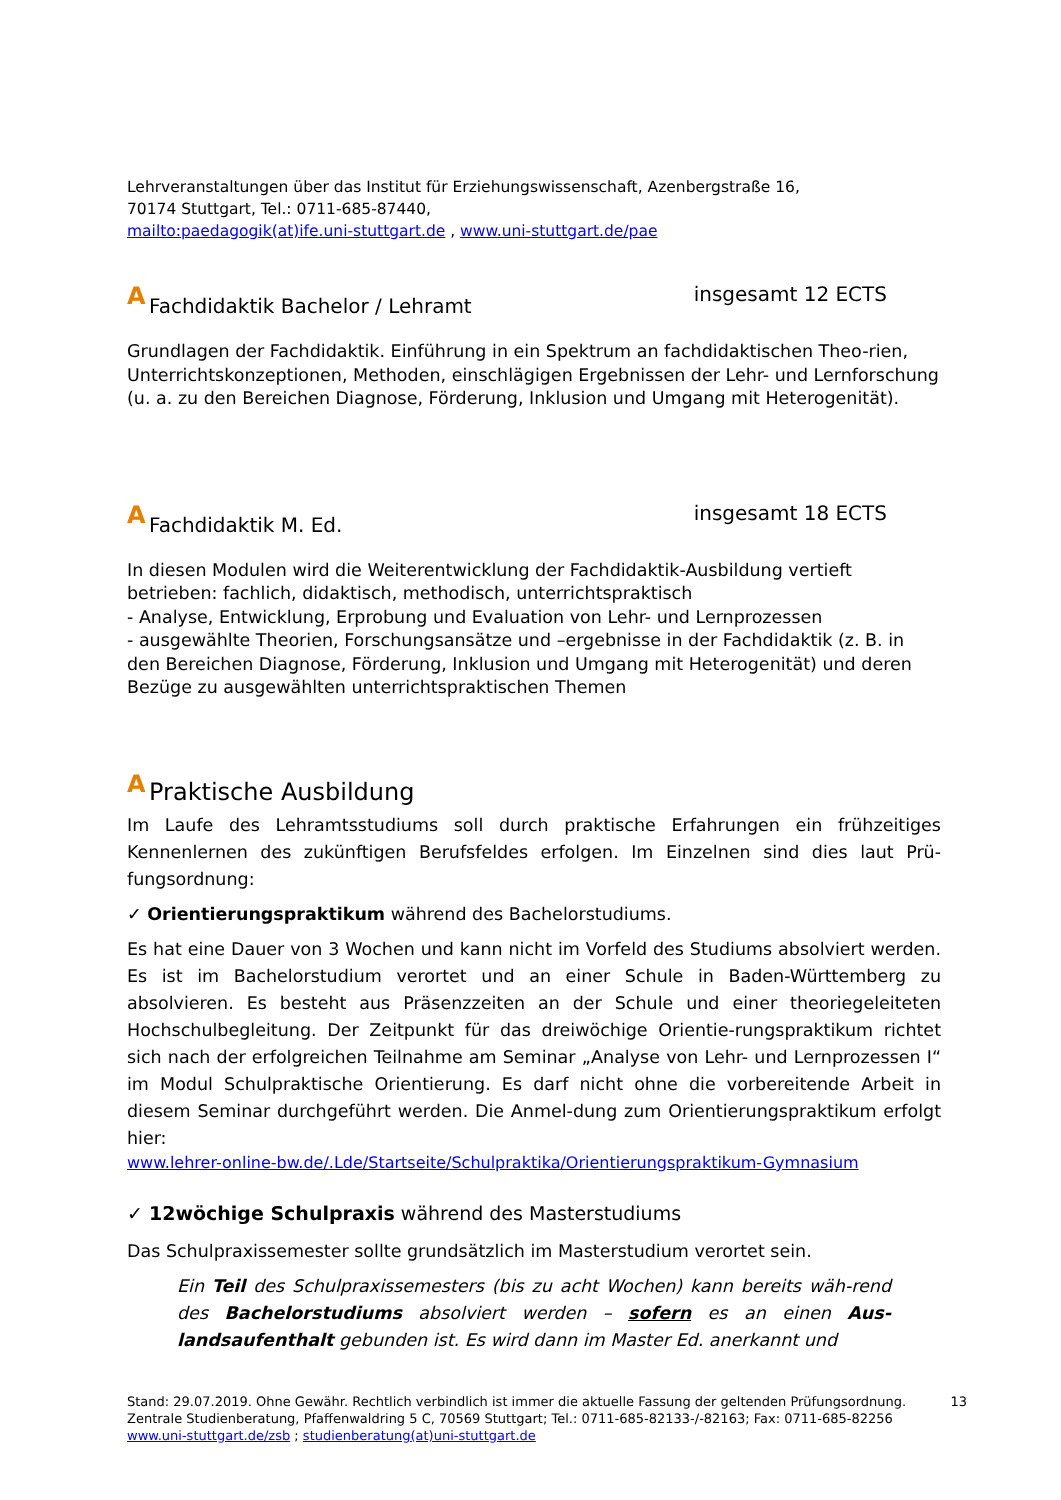Lehrveranstaltungen über das Institut für Erziehungswissenschaft, Azenbergstraße 16,
70174 Stuttgart, Tel.: 0711-685-87440,
mailto:paedagogik(at)ife.uni-stuttgart.de , www.uni-stuttgart.de/pae
A Fachdidaktik Bachelor / Lehramt insgesamt 12 ECTS
Grundlagen der Fachdidaktik. Einführung in ein Spektrum an fachdidaktischen Theo-rien, Unterrichtskonzeptionen, Methoden, einschlägigen Ergebnissen der Lehr- und Lernforschung (u. a. zu den Bereichen Diagnose, Förderung, Inklusion und Umgang mit Heterogenität).
A Fachdidaktik M. Ed. insgesamt 18 ECTS
In diesen Modulen wird die Weiterentwicklung der Fachdidaktik-Ausbildung vertieft betrieben: fachlich, didaktisch, methodisch, unterrichtspraktisch
- Analyse, Entwicklung, Erprobung und Evaluation von Lehr- und Lernprozessen
- ausgewählte Theorien, Forschungsansätze und –ergebnisse in der Fachdidaktik (z. B. in den Bereichen Diagnose, Förderung, Inklusion und Umgang mit Heterogenität) und deren Bezüge zu ausgewählten unterrichtspraktischen Themen
A Praktische Ausbildung
Im Laufe des Lehramtsstudiums soll durch praktische Erfahrungen ein frühzeitiges Kennenlernen des zukünftigen Berufsfeldes erfolgen. Im Einzelnen sind dies laut Prü-fungsordnung:
✓ Orientierungspraktikum während des Bachelorstudiums.
Es hat eine Dauer von 3 Wochen und kann nicht im Vorfeld des Studiums absolviert werden. Es ist im Bachelorstudium verortet und an einer Schule in Baden-Württemberg zu absolvieren. Es besteht aus Präsenzzeiten an der Schule und einer theoriegeleiteten Hochschulbegleitung. Der Zeitpunkt für das dreiwöchige Orientie-rungspraktikum richtet sich nach der erfolgreichen Teilnahme am Seminar „Analyse von Lehr- und Lernprozessen I“ im Modul Schulpraktische Orientierung. Es darf nicht ohne die vorbereitende Arbeit in diesem Seminar durchgeführt werden. Die Anmel-dung zum Orientierungspraktikum erfolgt hier:
www.lehrer-online-bw.de/.Lde/Startseite/Schulpraktika/Orientierungspraktikum-Gymnasium
✓ 12wöchige Schulpraxis während des Masterstudiums
Das Schulpraxissemester sollte grundsätzlich im Masterstudium verortet sein.
Ein Teil des Schulpraxissemesters (bis zu acht Wochen) kann bereits wäh-rend des Bachelorstudiums absolviert werden – sofern es an einen Aus-landsaufenthalt gebunden ist. Es wird dann im Master Ed. anerkannt und
Stand: 29.07.2019. Ohne Gewähr. Rechtlich verbindlich ist immer die aktuelle Fassung der geltenden Prüfungsordnung. 13
Zentrale Studienberatung, Pfaffenwaldring 5 C, 70569 Stuttgart; Tel.: 0711-685-82133-/-82163; Fax: 0711-685-82256
www.uni-stuttgart.de/zsb ; studienberatung(at)uni-stuttgart.de